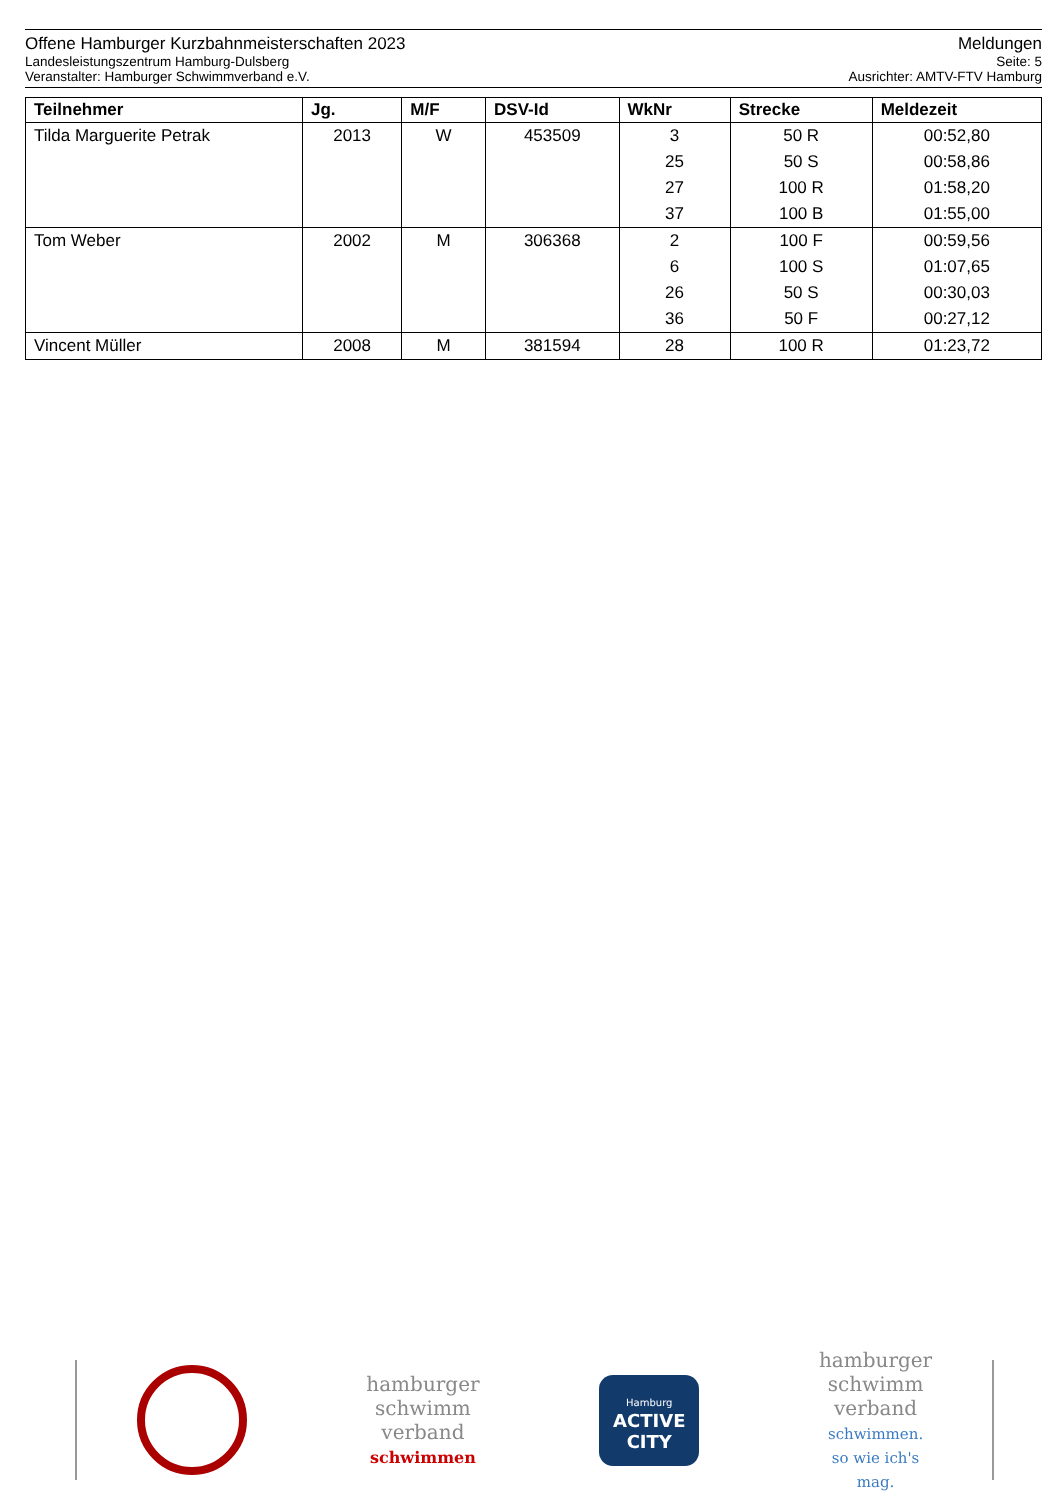Offene Hamburger Kurzbahnmeisterschaften 2023 Meldungen
Landesleistungszentrum Hamburg-Dulsberg Seite: 5
Veranstalter: Hamburger Schwimmverband e.V. Ausrichter: AMTV-FTV Hamburg
| Teilnehmer | Jg. | M/F | DSV-Id | WkNr | Strecke | Meldezeit |
| --- | --- | --- | --- | --- | --- | --- |
| Tilda Marguerite Petrak | 2013 | W | 453509 | 3 | 50 R | 00:52,80 |
| | | | | 25 | 50 S | 00:58,86 |
| | | | | 27 | 100 R | 01:58,20 |
| | | | | 37 | 100 B | 01:55,00 |
| Tom Weber | 2002 | M | 306368 | 2 | 100 F | 00:59,56 |
| | | | | 6 | 100 S | 01:07,65 |
| | | | | 26 | 50 S | 00:30,03 |
| | | | | 36 | 50 F | 00:27,12 |
| Vincent Müller | 2008 | M | 381594 | 28 | 100 R | 01:23,72 |
hamburger
schwimm
verband
schwimmen
Hamburg
ACTIVE
CITY
hamburger
schwimm
verband
schwimmen.
so wie ich's
mag.